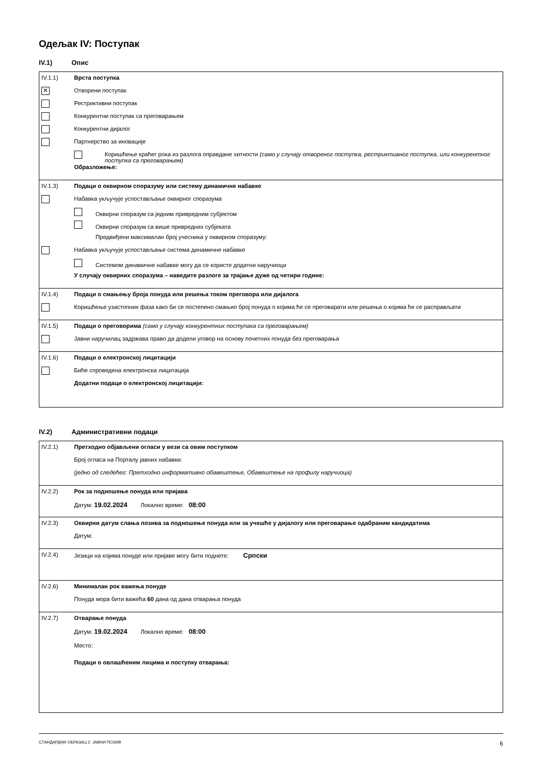Одељак IV: Поступак
IV.1) Опис
IV.1.1) Врста поступка
✕
Отворени поступак
Рестриктивни поступак
Конкурентни поступак са преговарањем
Конкурентни дијалог
Партнерство за иновације
Коришћење краћег рока из разлога оправдане хитности (само у случају отвореног поступка, рестриктивног поступка, или конкурентног поступка са преговарањем)
Образложење:
IV.1.3) Подаци о оквирном споразуму или систему динамичне набавке
Набавка укључује успостављање оквирног споразума
Оквирни споразум са једним привредним субјектом
Оквирни споразум са више привредних субјеката
Предвиђени максималан број учесника у оквирном споразуму:
Набавка укључује успостављање система динамичне набавке
Системом динамичне набавке могу да се користе додатни наручиоци
У случају оквирних споразума – наведите разлоге за трајање дуже од четири године:
IV.1.4) Подаци о смањењу броја понуда или решења током преговора или дијалога
Коришћење узастопних фаза како би се постепено смањио број понуда о којима ће се преговарати или решења о којима ће се расправљати
IV.1.5) Подаци о преговорима (само у случају конкурентних поступака са преговарањем)
Јавни наручилац задржава право да додели уговор на основу почетних понуда без преговарања
IV.1.6) Подаци о електронској лицитацији
Биће спроведена електронска лицитација
Додатни подаци о електронској лицитацији:
IV.2) Административни подаци
IV.2.1) Претходно објављени огласи у вези са овим поступком
Број огласа на Порталу јавних набавки:
(једно од следећег: Претходно информативно обавештење, Обавештење на профилу наручиоца)
IV.2.2) Рок за подношење понуда или пријава
Датум: 19.02.2024 Локално време: 08:00
IV.2.3) Оквирни датум слања позива за подношење понуда или за учешће у дијалогу или преговарање одабраним кандидатима
Датум:
IV.2.4) Језици на којима понуде или пријаве могу бити поднете: Српски
IV.2.6) Минималан рок важења понуде
Понуда мора бити важећа 60 дана од дана отварања понуда
IV.2.7) Отварање понуда
Датум: 19.02.2024 Локално време: 08:00
Место:
Подаци о овлашћеним лицима и поступку отварања:
СТАНДАРДНИ ОБРАЗАЦ 2: ЈАВНИ ПОЗИВ 6